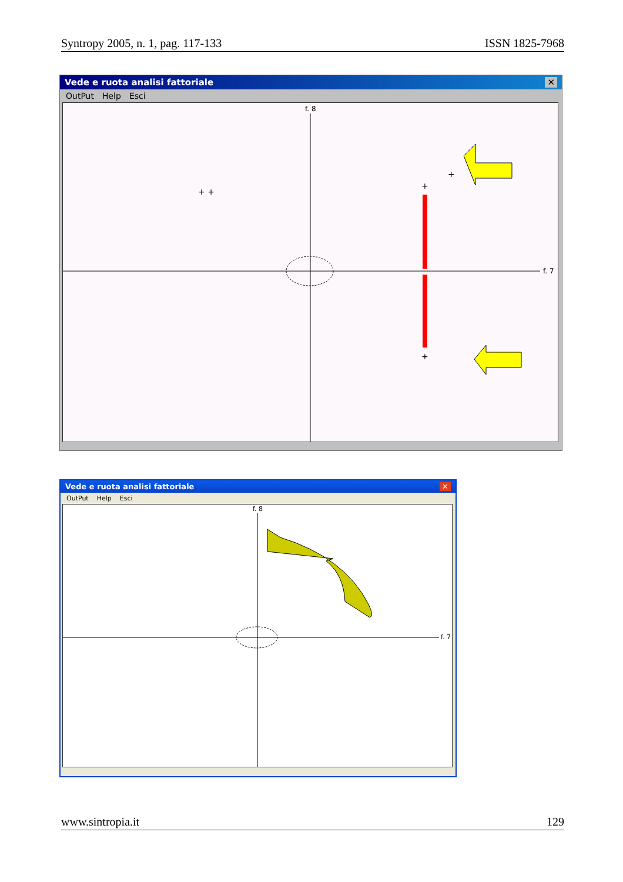Syntropy 2005, n. 1, pag. 117-133 ISSN 1825-7968
Vede e ruota analisi fattoriale ✕
OutPut Help Esci
f. 8
f. 7
+
+
+ +
+
Vede e ruota analisi fattoriale ✕
OutPut Help Esci
f. 8
f. 7
www.sintropia.it 129